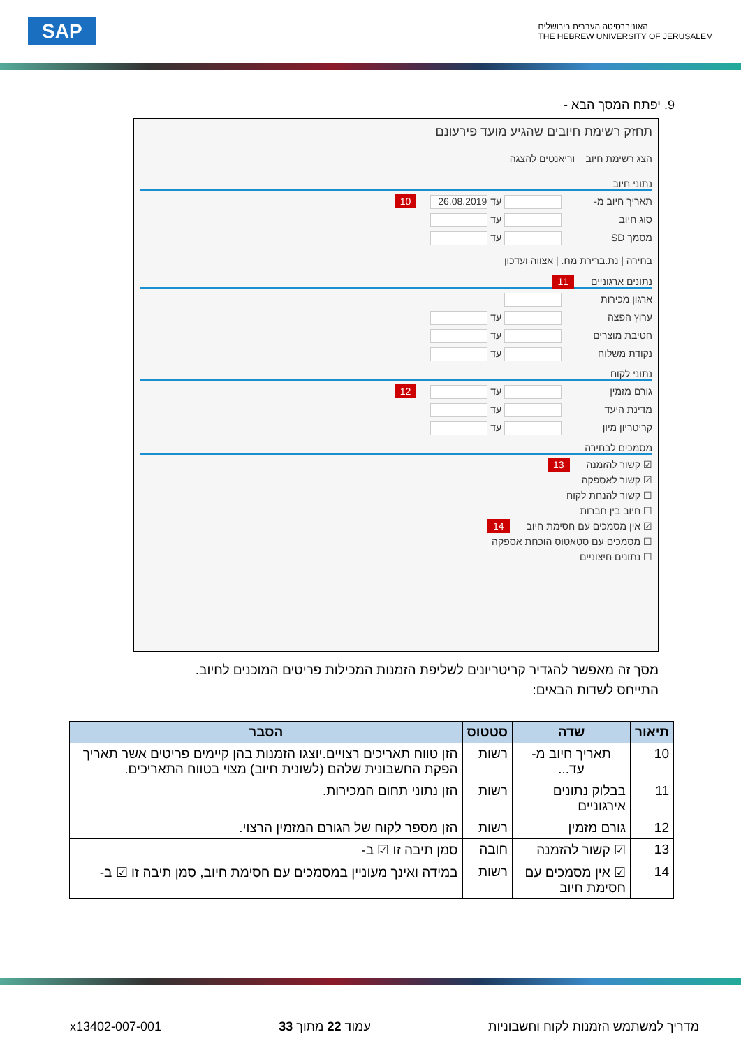האוניברסיטה העברית בירושלים
THE HEBREW UNIVERSITY OF JERUSALEM
SAP
9. יפתח המסך הבא -
תחזק רשימת חיובים שהגיע מועד פירעונם
הצג רשימת חיוב וריאנטים להצגה
נתוני חיוב
תאריך חיוב מ- עד 26.08.2019 10
סוג חיוב עד
מסמך SD עד
בחירה | נת.ברירת מח. | אצווה ועדכון
נתונים ארגוניים 11
ארגון מכירות
ערוץ הפצה עד
חטיבת מוצרים עד
נקודת משלוח עד
נתוני לקוח
גורם מזמין עד 12
מדינת היעד עד
קריטריון מיון עד
מסמכים לבחירה
☑ קשור להזמנה 13
☑ קשור לאספקה
☐ קשור להנחת לקוח
☐ חיוב בין חברות
☑ אין מסמכים עם חסימת חיוב 14
☐ מסמכים עם סטאטוס הוכחת אספקה
☐ נתונים חיצוניים
מסך זה מאפשר להגדיר קריטריונים לשליפת הזמנות המכילות פריטים המוכנים לחיוב.
התייחס לשדות הבאים:
| תיאור | שדה | סטטוס | הסבר |
| --- | --- | --- | --- |
| 10 | תאריך חיוב מ- עד... | רשות | הזן טווח תאריכים רצויים.יוצגו הזמנות בהן קיימים פריטים אשר תאריך הפקת החשבונית שלהם (לשונית חיוב) מצוי בטווח התאריכים. |
| 11 | בבלוק נתונים אירגוניים | רשות | הזן נתוני תחום המכירות. |
| 12 | גורם מזמין | רשות | הזן מספר לקוח של הגורם המזמין הרצוי. |
| 13 | ☑ קשור להזמנה | חובה | סמן תיבה זו ☑ ב- |
| 14 | ☑ אין מסמכים עם חסימת חיוב | רשות | במידה ואינך מעוניין במסמכים עם חסימת חיוב, סמן תיבה זו ☑ ב- |
מדריך למשתמש הזמנות לקוח וחשבוניות עמוד 22 מתוך 33 x13402-007-001